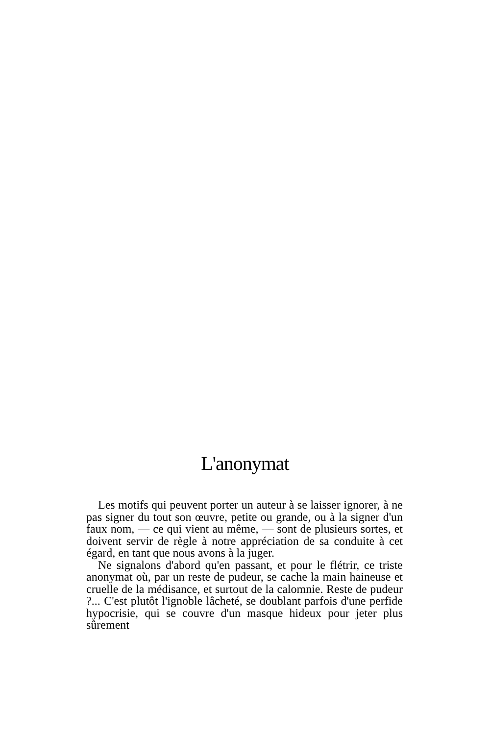L'anonymat
Les motifs qui peuvent porter un auteur à se laisser ignorer, à ne pas signer du tout son œuvre, petite ou grande, ou à la signer d'un faux nom, — ce qui vient au même, — sont de plusieurs sortes, et doivent servir de règle à notre appréciation de sa conduite à cet égard, en tant que nous avons à la juger.
Ne signalons d'abord qu'en passant, et pour le flétrir, ce triste anonymat où, par un reste de pudeur, se cache la main haineuse et cruelle de la médisance, et surtout de la calomnie. Reste de pudeur ?... C'est plutôt l'ignoble lâcheté, se doublant parfois d'une perfide hypocrisie, qui se couvre d'un masque hideux pour jeter plus sûrement